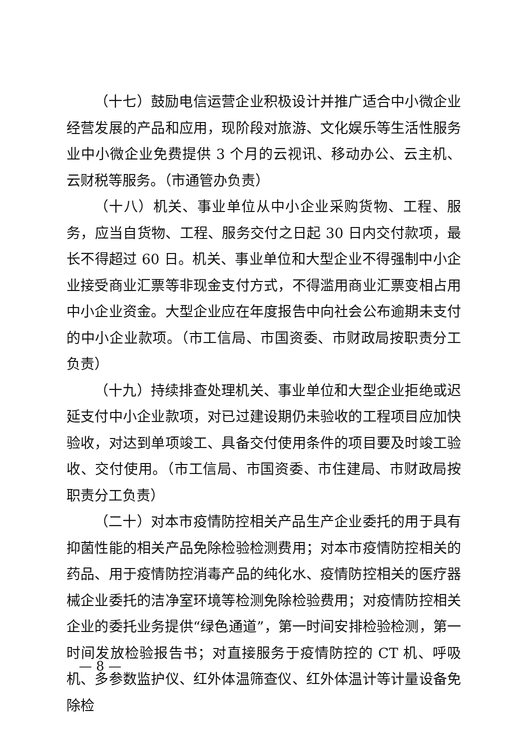（十七）鼓励电信运营企业积极设计并推广适合中小微企业经营发展的产品和应用，现阶段对旅游、文化娱乐等生活性服务业中小微企业免费提供 3 个月的云视讯、移动办公、云主机、云财税等服务。（市通管办负责）
（十八）机关、事业单位从中小企业采购货物、工程、服务，应当自货物、工程、服务交付之日起 30 日内交付款项，最长不得超过 60 日。机关、事业单位和大型企业不得强制中小企业接受商业汇票等非现金支付方式，不得滥用商业汇票变相占用中小企业资金。大型企业应在年度报告中向社会公布逾期未支付的中小企业款项。（市工信局、市国资委、市财政局按职责分工负责）
（十九）持续排查处理机关、事业单位和大型企业拒绝或迟延支付中小企业款项，对已过建设期仍未验收的工程项目应加快验收，对达到单项竣工、具备交付使用条件的项目要及时竣工验收、交付使用。（市工信局、市国资委、市住建局、市财政局按职责分工负责）
（二十）对本市疫情防控相关产品生产企业委托的用于具有抑菌性能的相关产品免除检验检测费用；对本市疫情防控相关的药品、用于疫情防控消毒产品的纯化水、疫情防控相关的医疗器械企业委托的洁净室环境等检测免除检验费用；对疫情防控相关企业的委托业务提供“绿色通道”，第一时间安排检验检测，第一时间发放检验报告书；对直接服务于疫情防控的 CT 机、呼吸机、多参数监护仪、红外体温筛查仪、红外体温计等计量设备免除检
— 8 —